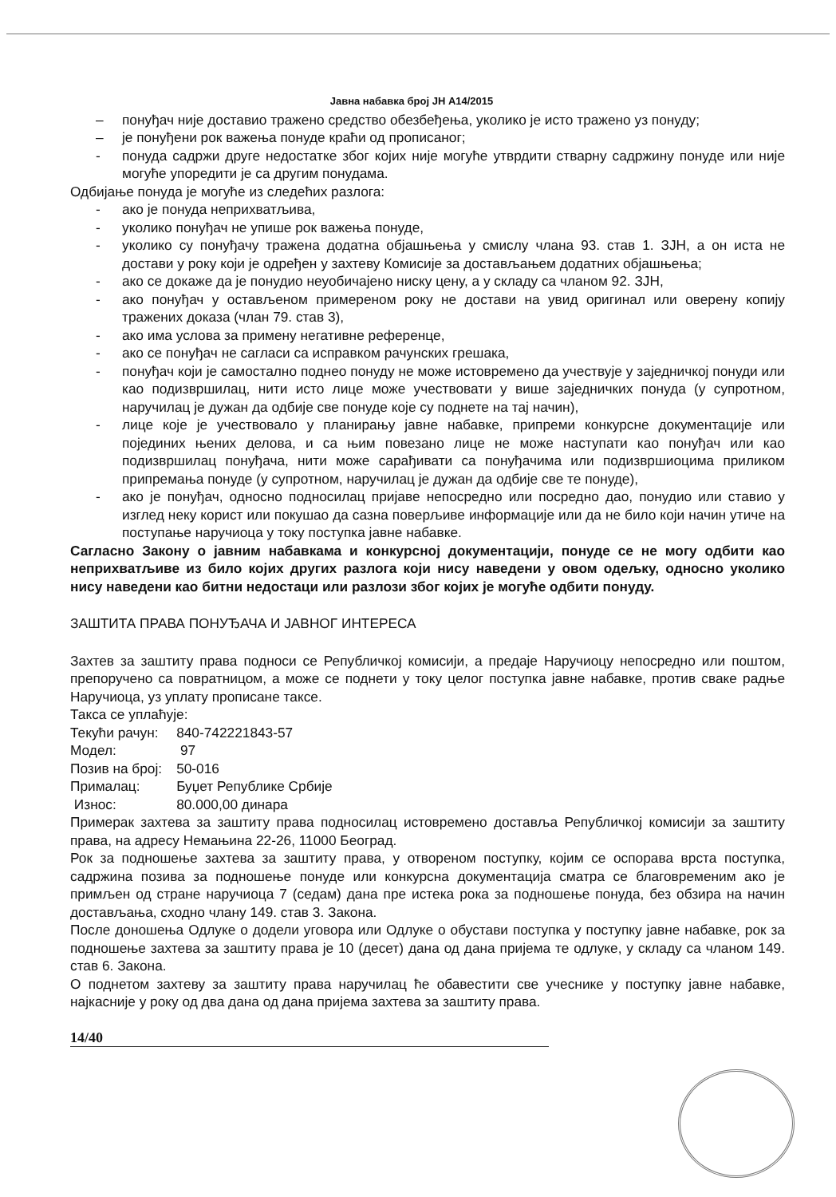Јавна набавка број ЈН А14/2015
– понуђач није доставио тражено средство обезбеђења, уколико је исто тражено уз понуду;
– је понуђени рок важења понуде краћи од прописаног;
- понуда садржи друге недостатке због којих није могуће утврдити стварну садржину понуде или није могуће упоредити је са другим понудама.
Одбијање понуда је могуће из следећих разлога:
- ако је понуда неприхватљива,
- уколико понуђач не упише рок важења понуде,
- уколико су понуђачу тражена додатна објашњења у смислу члана 93. став 1. ЗЈН, а он иста не достави у року који је одређен у захтеву Комисије за достављањем додатних објашњења;
- ако се докаже да је понудио неуобичајено ниску цену, а у складу са чланом 92. ЗЈН,
- ако понуђач у остављеном примереном року не достави на увид оригинал или оверену копију тражених доказа (члан 79. став 3),
- ако има услова за примену негативне референце,
- ако се понуђач не сагласи са исправком рачунских грешака,
- понуђач који је самостално поднео понуду не може истовремено да учествује у заједничкој понуди или као подизвршилац, нити исто лице може учествовати у више заједничких понуда (у супротном, наручилац је дужан да одбије све понуде које су поднете на тај начин),
- лице које је учествовало у планирању јавне набавке, припреми конкурсне документације или појединих њених делова, и са њим повезано лице не може наступати као понуђач или као подизвршилац понуђача, нити може сарађивати са понуђачима или подизвршиоцима приликом припремања понуде (у супротном, наручилац је дужан да одбије све те понуде),
- ако је понуђач, односно подносилац пријаве непосредно или посредно дао, понудио или ставио у изглед неку корист или покушао да сазна поверљиве информације или да не било који начин утиче на поступање наручиоца у току поступка јавне набавке.
Сагласно Закону о јавним набавкама и конкурсној документацији, понуде се не могу одбити као неприхватљиве из било којих других разлога који нису наведени у овом одељку, односно уколико нису наведени као битни недостаци или разлози због којих је могуће одбити понуду.
ЗАШТИТА ПРАВА ПОНУЂАЧА И ЈАВНОГ ИНТЕРЕСА
Захтев за заштиту права подноси се Републичкој комисији, а предаје Наручиоцу непосредно или поштом, препоручено са повратницом, а може се поднети у току целог поступка јавне набавке, против сваке радње Наручиоца, уз уплату прописане таксе.
Такса се уплаћује:
| Текући рачун: | 840-742221843-57 |
| Модел: | 97 |
| Позив на број: | 50-016 |
| Прималац: | Буџет Републике Србије |
| Износ: | 80.000,00 динара |
Примерак захтева за заштиту права подносилац истовремено доставља Републичкој комисији за заштиту права, на адресу Немањина 22-26, 11000 Београд.
Рок за подношење захтева за заштиту права, у отвореном поступку, којим се оспорава врста поступка, садржина позива за подношење понуде или конкурсна документација сматра се благовременим ако је примљен од стране наручиоца 7 (седам) дана пре истека рока за подношење понуда, без обзира на начин достављања, сходно члану 149. став 3. Закона.
После доношења Одлуке о додели уговора или Одлуке о обустави поступка у поступку јавне набавке, рок за подношење захтева за заштиту права је 10 (десет) дана од дана пријема те одлуке, у складу са чланом 149. став 6. Закона.
О поднетом захтеву за заштиту права наручилац ће обавестити све учеснике у поступку јавне набавке, најкасније у року од два дана од дана пријема захтева за заштиту права.
14/40